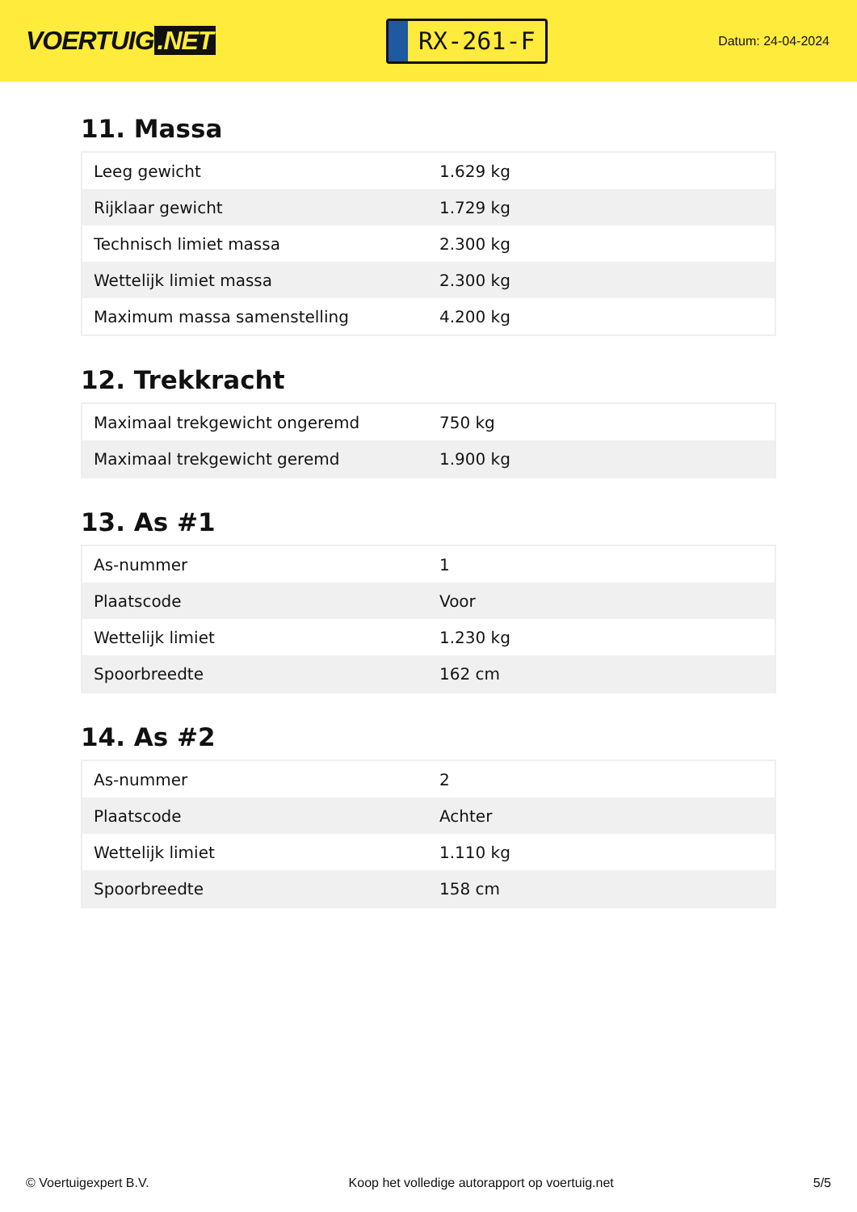VOERTUIG.NET
RX-261-F
Datum: 24-04-2024
11. Massa
| Leeg gewicht | 1.629 kg |
| Rijklaar gewicht | 1.729 kg |
| Technisch limiet massa | 2.300 kg |
| Wettelijk limiet massa | 2.300 kg |
| Maximum massa samenstelling | 4.200 kg |
12. Trekkracht
| Maximaal trekgewicht ongeremd | 750 kg |
| Maximaal trekgewicht geremd | 1.900 kg |
13. As #1
| As-nummer | 1 |
| Plaatscode | Voor |
| Wettelijk limiet | 1.230 kg |
| Spoorbreedte | 162 cm |
14. As #2
| As-nummer | 2 |
| Plaatscode | Achter |
| Wettelijk limiet | 1.110 kg |
| Spoorbreedte | 158 cm |
© Voertuigexpert B.V. Koop het volledige autorapport op voertuig.net 5/5